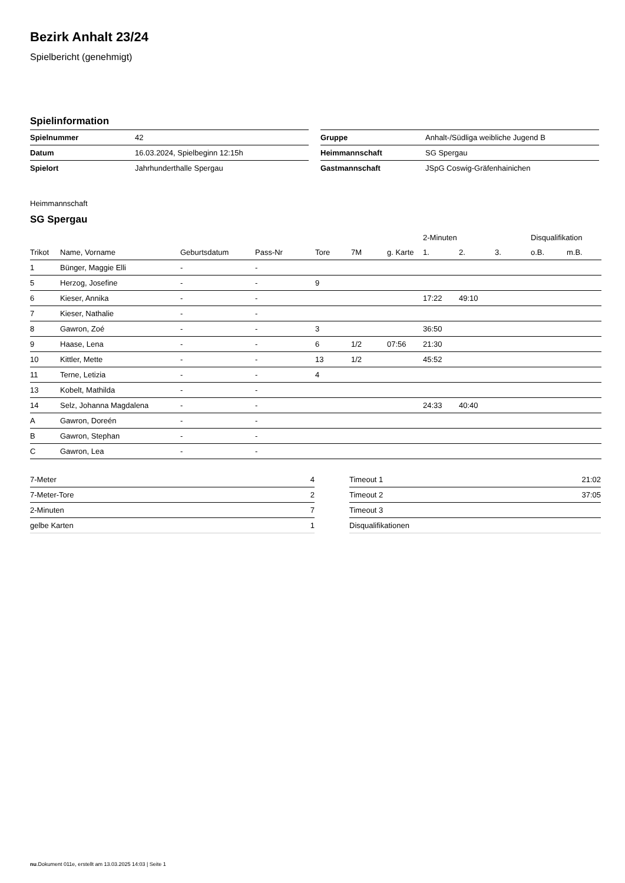Bezirk Anhalt 23/24
Spielbericht (genehmigt)
Spielinformation
| Spielnummer | 42 |
| Datum | 16.03.2024, Spielbeginn 12:15h |
| Spielort | Jahrhunderthalle Spergau |
| Gruppe | Anhalt-/Südliga weibliche Jugend B |
| Heimmannschaft | SG Spergau |
| Gastmannschaft | JSpG Coswig-Gräfenhainichen |
Heimmannschaft
SG Spergau
| | | | | | | | 2-Minuten | | | Disqualifikation | |
| --- | --- | --- | --- | --- | --- | --- | --- | --- | --- | --- | --- |
| Trikot | Name, Vorname | Geburtsdatum | Pass-Nr | Tore | 7M | g. Karte | 1. | 2. | 3. | o.B. | m.B. |
| 1 | Bünger, Maggie Elli | - | - | | | | | | | | |
| 5 | Herzog, Josefine | - | - | 9 | | | | | | | |
| 6 | Kieser, Annika | - | - | | | | 17:22 | 49:10 | | | |
| 7 | Kieser, Nathalie | - | - | | | | | | | | |
| 8 | Gawron, Zoé | - | - | 3 | | | 36:50 | | | | |
| 9 | Haase, Lena | - | - | 6 | 1/2 | 07:56 | 21:30 | | | | |
| 10 | Kittler, Mette | - | - | 13 | 1/2 | | 45:52 | | | | |
| 11 | Terne, Letizia | - | - | 4 | | | | | | | |
| 13 | Kobelt, Mathilda | - | - | | | | | | | | |
| 14 | Selz, Johanna Magdalena | - | - | | | | 24:33 | 40:40 | | | |
| A | Gawron, Doreén | - | - | | | | | | | | |
| B | Gawron, Stephan | - | - | | | | | | | | |
| C | Gawron, Lea | - | - | | | | | | | | |
| 7-Meter | 4 |
| 7-Meter-Tore | 2 |
| 2-Minuten | 7 |
| gelbe Karten | 1 |
| Timeout 1 | 21:02 |
| Timeout 2 | 37:05 |
| Timeout 3 | |
| Disqualifikationen | |
nu.Dokument 011e, erstellt am 13.03.2025 14:03 | Seite 1